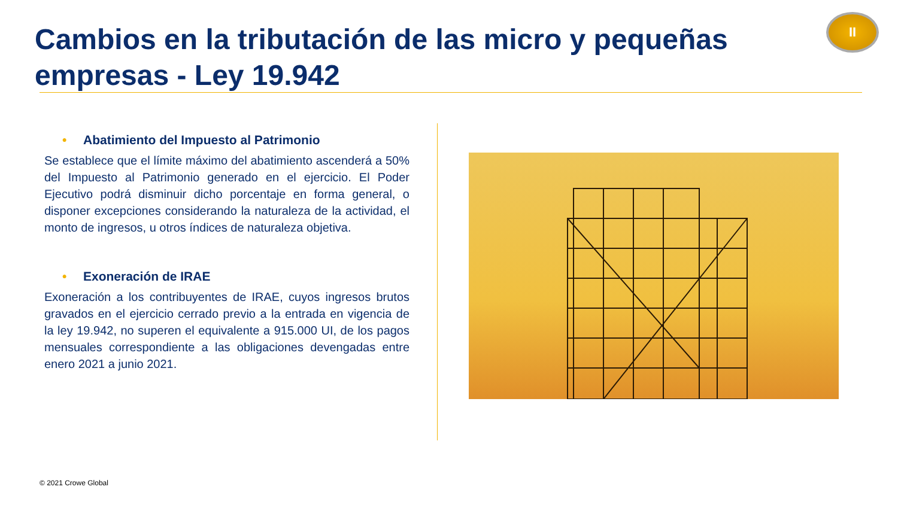Cambios en la tributación de las micro y pequeñas empresas - Ley 19.942
II
• Abatimiento del Impuesto al Patrimonio
Se establece que el límite máximo del abatimiento ascenderá a 50% del Impuesto al Patrimonio generado en el ejercicio. El Poder Ejecutivo podrá disminuir dicho porcentaje en forma general, o disponer excepciones considerando la naturaleza de la actividad, el monto de ingresos, u otros índices de naturaleza objetiva.
• Exoneración de IRAE
Exoneración a los contribuyentes de IRAE, cuyos ingresos brutos gravados en el ejercicio cerrado previo a la entrada en vigencia de la ley 19.942, no superen el equivalente a 915.000 UI, de los pagos mensuales correspondiente a las obligaciones devengadas entre enero 2021 a junio 2021.
© 2021 Crowe Global